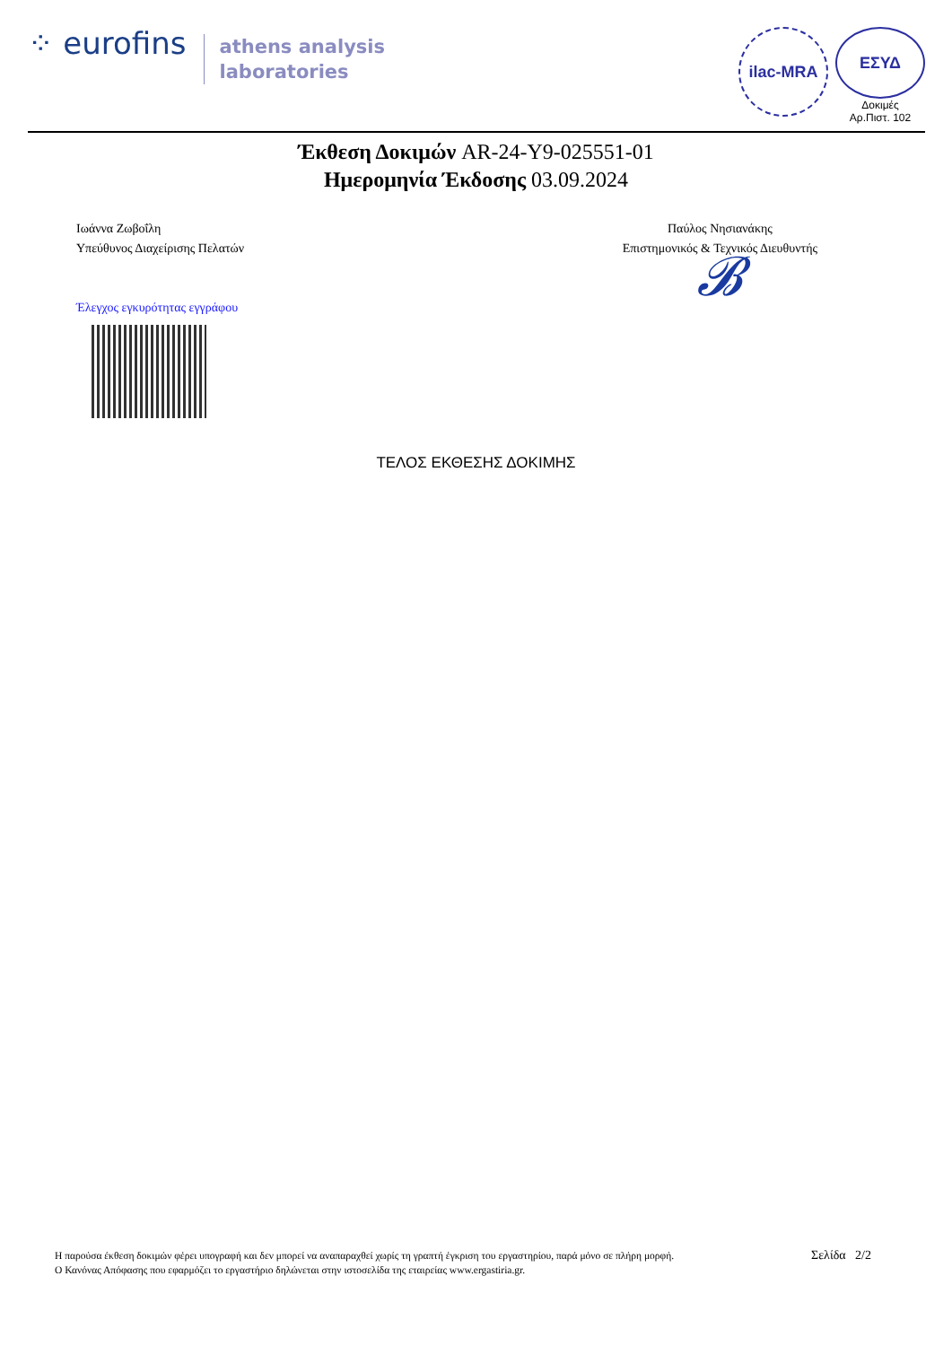⁘ eurofins
athens analysis
laboratories
ilac-MRA
ΕΣΥΔ
Δοκιμές
Αρ.Πιστ. 102
Έκθεση Δοκιμών AR-24-Y9-025551-01
Ημερομηνία Έκδοσης 03.09.2024
Ιωάννα Ζωβοΐλη
Υπεύθυνος Διαχείρισης Πελατών
Έλεγχος εγκυρότητας εγγράφου
Παύλος Νησιανάκης
Επιστημονικός & Τεχνικός Διευθυντής
𝓑
ΤΕΛΟΣ ΕΚΘΕΣΗΣ ΔΟΚΙΜΗΣ
Η παρούσα έκθεση δοκιμών φέρει υπογραφή και δεν μπορεί να αναπαραχθεί χωρίς τη γραπτή έγκριση του εργαστηρίου, παρά μόνο σε πλήρη μορφή.
Ο Κανόνας Απόφασης που εφαρμόζει το εργαστήριο δηλώνεται στην ιστοσελίδα της εταιρείας www.ergastiria.gr.
Σελίδα 2/2